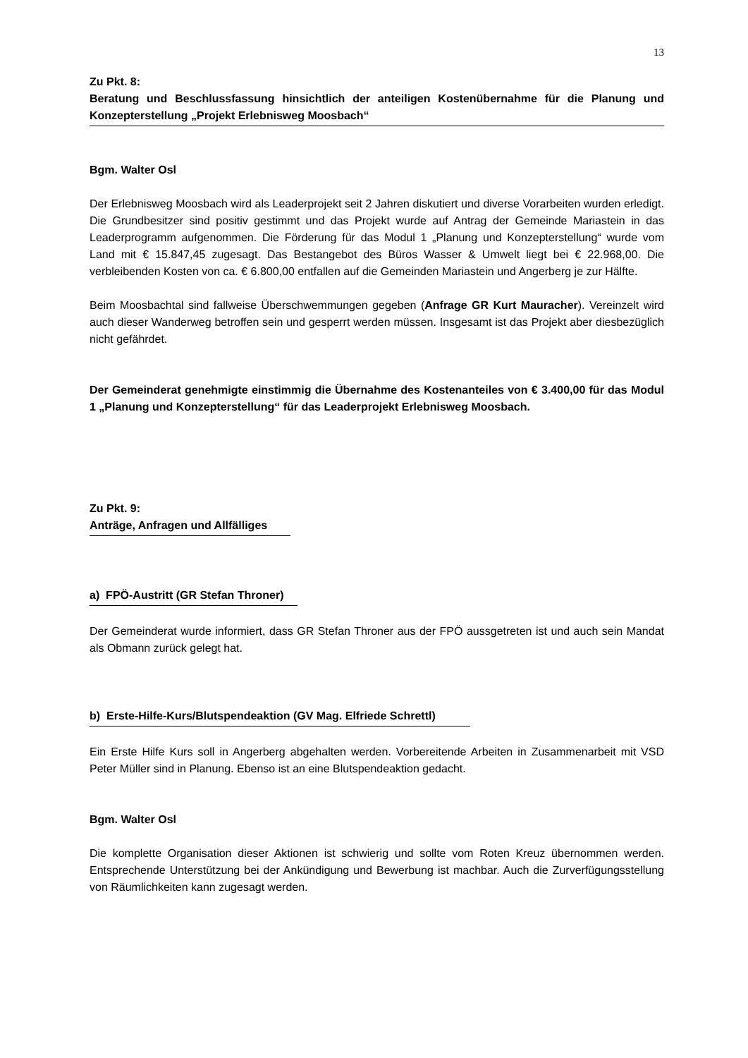13
Zu Pkt. 8:
Beratung und Beschlussfassung hinsichtlich der anteiligen Kostenübernahme für die Planung und Konzepterstellung „Projekt Erlebnisweg Moosbach“
Bgm. Walter Osl
Der Erlebnisweg Moosbach wird als Leaderprojekt seit 2 Jahren diskutiert und diverse Vorarbeiten wurden erledigt. Die Grundbesitzer sind positiv gestimmt und das Projekt wurde auf Antrag der Gemeinde Mariastein in das Leaderprogramm aufgenommen. Die Förderung für das Modul 1 „Planung und Konzepterstellung“ wurde vom Land mit € 15.847,45 zugesagt. Das Bestangebot des Büros Wasser & Umwelt liegt bei € 22.968,00. Die verbleibenden Kosten von ca. € 6.800,00 entfallen auf die Gemeinden Mariastein und Angerberg je zur Hälfte.
Beim Moosbachtal sind fallweise Überschwemmungen gegeben (Anfrage GR Kurt Mauracher). Vereinzelt wird auch dieser Wanderweg betroffen sein und gesperrt werden müssen. Insgesamt ist das Projekt aber diesbezüglich nicht gefährdet.
Der Gemeinderat genehmigte einstimmig die Übernahme des Kostenanteiles von € 3.400,00 für das Modul 1 „Planung und Konzepterstellung“ für das Leaderprojekt Erlebnisweg Moosbach.
Zu Pkt. 9:
Anträge, Anfragen und Allfälliges
a) FPÖ-Austritt (GR Stefan Throner)
Der Gemeinderat wurde informiert, dass GR Stefan Throner aus der FPÖ aussgetreten ist und auch sein Mandat als Obmann zurück gelegt hat.
b) Erste-Hilfe-Kurs/Blutspendeaktion (GV Mag. Elfriede Schrettl)
Ein Erste Hilfe Kurs soll in Angerberg abgehalten werden. Vorbereitende Arbeiten in Zusammenarbeit mit VSD Peter Müller sind in Planung. Ebenso ist an eine Blutspendeaktion gedacht.
Bgm. Walter Osl
Die komplette Organisation dieser Aktionen ist schwierig und sollte vom Roten Kreuz übernommen werden. Entsprechende Unterstützung bei der Ankündigung und Bewerbung ist machbar. Auch die Zurverfügungsstellung von Räumlichkeiten kann zugesagt werden.